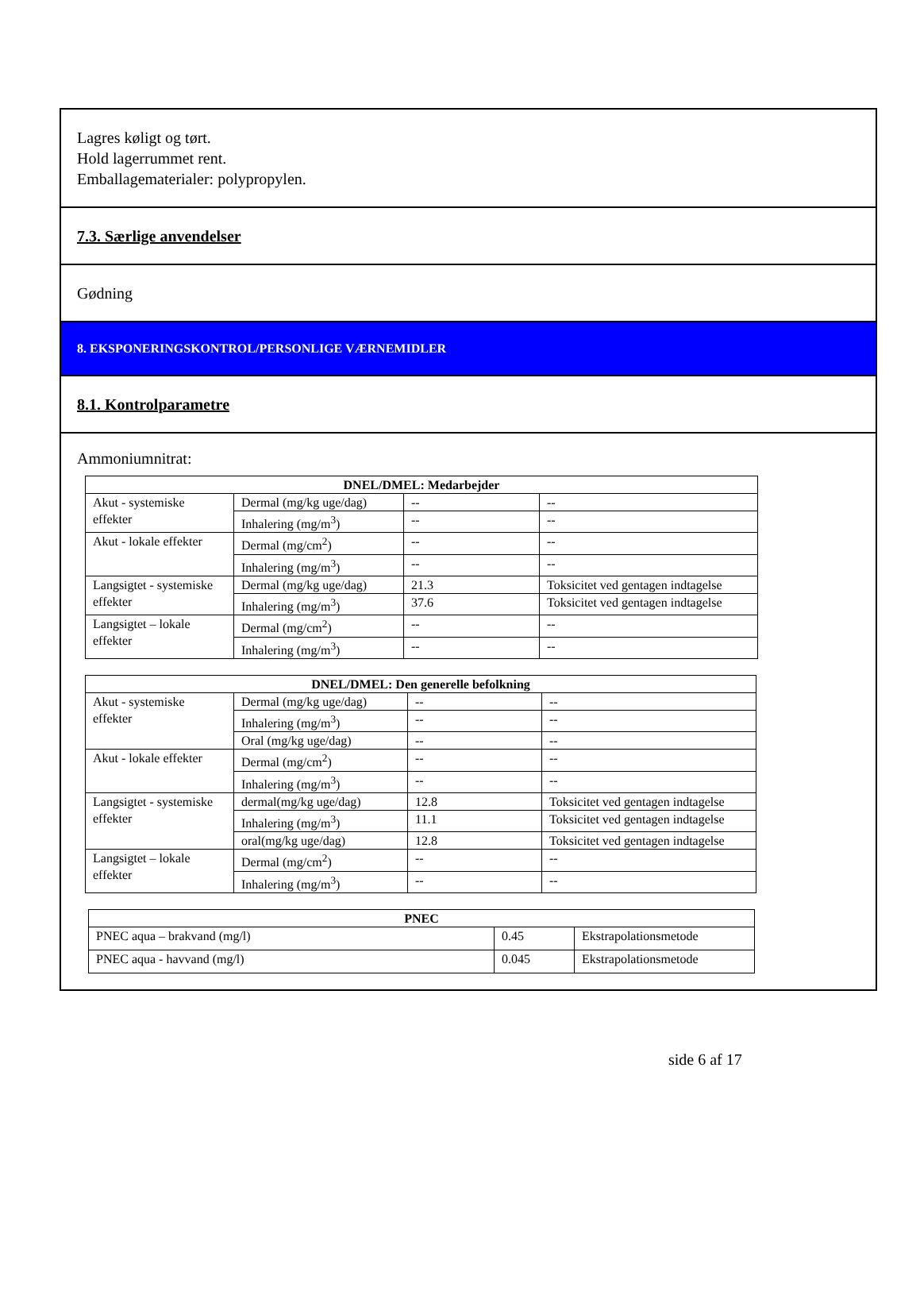Lagres køligt og tørt.
Hold lagerrummet rent.
Emballagematerialer: polypropylen.
7.3. Særlige anvendelser
Gødning
8. EKSPONERINGSKONTROL/PERSONLIGE VÆRNEMIDLER
8.1. Kontrolparametre
Ammoniumnitrat:
| DNEL/DMEL: Medarbejder | | | |
| --- | --- | --- | --- |
| Akut - systemiske effekter | Dermal (mg/kg uge/dag) | -- | -- |
| | Inhalering (mg/m<sup>3</sup>) | -- | -- |
| Akut - lokale effekter | Dermal (mg/cm<sup>2</sup>) | -- | -- |
| | Inhalering (mg/m<sup>3</sup>) | -- | -- |
| Langsigtet - systemiske effekter | Dermal (mg/kg uge/dag) | 21.3 | Toksicitet ved gentagen indtagelse |
| | Inhalering (mg/m<sup>3</sup>) | 37.6 | Toksicitet ved gentagen indtagelse |
| Langsigtet – lokale effekter | Dermal (mg/cm<sup>2</sup>) | -- | -- |
| | Inhalering (mg/m<sup>3</sup>) | -- | -- |
| DNEL/DMEL: Den generelle befolkning | | | |
| --- | --- | --- | --- |
| Akut - systemiske effekter | Dermal (mg/kg uge/dag) | -- | -- |
| | Inhalering (mg/m<sup>3</sup>) | -- | -- |
| | Oral (mg/kg uge/dag) | -- | -- |
| Akut - lokale effekter | Dermal (mg/cm<sup>2</sup>) | -- | -- |
| | Inhalering (mg/m<sup>3</sup>) | -- | -- |
| Langsigtet - systemiske effekter | dermal(mg/kg uge/dag) | 12.8 | Toksicitet ved gentagen indtagelse |
| | Inhalering (mg/m<sup>3</sup>) | 11.1 | Toksicitet ved gentagen indtagelse |
| | oral(mg/kg uge/dag) | 12.8 | Toksicitet ved gentagen indtagelse |
| Langsigtet – lokale effekter | Dermal (mg/cm<sup>2</sup>) | -- | -- |
| | Inhalering (mg/m<sup>3</sup>) | -- | -- |
| PNEC | | |
| --- | --- | --- |
| PNEC aqua – brakvand (mg/l) | 0.45 | Ekstrapolationsmetode |
| PNEC aqua - havvand (mg/l) | 0.045 | Ekstrapolationsmetode |
side 6 af 17